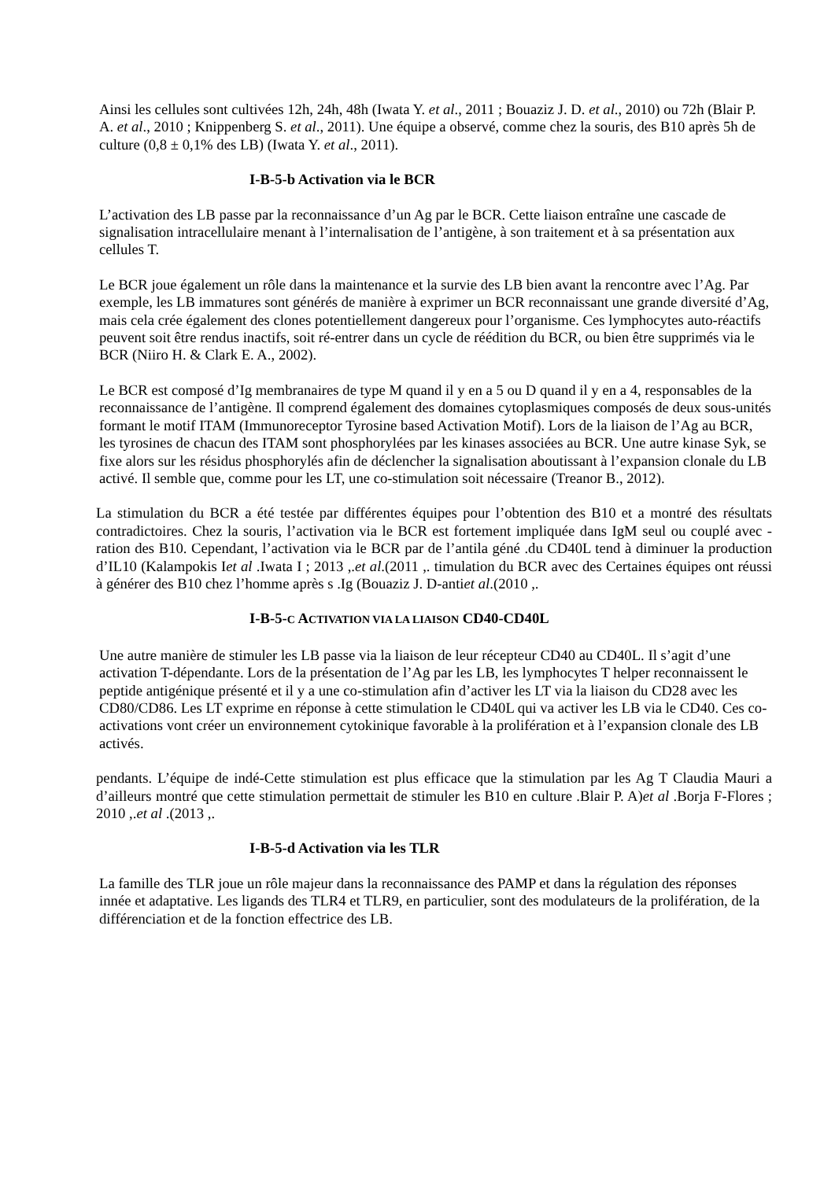Ainsi les cellules sont cultivées 12h, 24h, 48h (Iwata Y. et al., 2011 ; Bouaziz J. D. et al., 2010) ou 72h (Blair P. A. et al., 2010 ; Knippenberg S. et al., 2011). Une équipe a observé, comme chez la souris, des B10 après 5h de culture (0,8 ± 0,1% des LB) (Iwata Y. et al., 2011).
I-B-5-b Activation via le BCR
L’activation des LB passe par la reconnaissance d’un Ag par le BCR. Cette liaison entraîne une cascade de signalisation intracellulaire menant à l’internalisation de l’antigène, à son traitement et à sa présentation aux cellules T.
Le BCR joue également un rôle dans la maintenance et la survie des LB bien avant la rencontre avec l’Ag. Par exemple, les LB immatures sont générés de manière à exprimer un BCR reconnaissant une grande diversité d’Ag, mais cela crée également des clones potentiellement dangereux pour l’organisme. Ces lymphocytes auto-réactifs peuvent soit être rendus inactifs, soit ré-entrer dans un cycle de réédition du BCR, ou bien être supprimés via le BCR (Niiro H. & Clark E. A., 2002).
Le BCR est composé d’Ig membranaires de type M quand il y en a 5 ou D quand il y en a 4, responsables de la reconnaissance de l’antigène. Il comprend également des domaines cytoplasmiques composés de deux sous-unités formant le motif ITAM (Immunoreceptor Tyrosine based Activation Motif). Lors de la liaison de l’Ag au BCR, les tyrosines de chacun des ITAM sont phosphorylées par les kinases associées au BCR. Une autre kinase Syk, se fixe alors sur les résidus phosphorylés afin de déclencher la signalisation aboutissant à l’expansion clonale du LB activé. Il semble que, comme pour les LT, une co-stimulation soit nécessaire (Treanor B., 2012).
La stimulation du BCR a été testée par différentes équipes pour l’obtention des B10 et a montré des résultats contradictoires. Chez la souris, l’activation via le BCR est fortement impliquée dans IgM seul ou couplé avec -ration des B10. Cependant, l’activation via le BCR par de l’antila géné .du CD40L tend à diminuer la production d’IL10 (Kalampokis Iet al .Iwata I ; 2013 ,.et al.(2011 ,. timulation du BCR avec des Certaines équipes ont réussi à générer des B10 chez l’homme après s .Ig (Bouaziz J. D-antiet al.(2010 ,.
I-B-5-C ACTIVATION VIA LA LIAISON CD40-CD40L
Une autre manière de stimuler les LB passe via la liaison de leur récepteur CD40 au CD40L. Il s’agit d’une activation T-dépendante. Lors de la présentation de l’Ag par les LB, les lymphocytes T helper reconnaissent le peptide antigénique présenté et il y a une co-stimulation afin d’activer les LT via la liaison du CD28 avec les CD80/CD86. Les LT exprime en réponse à cette stimulation le CD40L qui va activer les LB via le CD40. Ces co-activations vont créer un environnement cytokinique favorable à la prolifération et à l’expansion clonale des LB activés.
pendants. L’équipe de indé-Cette stimulation est plus efficace que la stimulation par les Ag T Claudia Mauri a d’ailleurs montré que cette stimulation permettait de stimuler les B10 en culture .Blair P. A)et al .Borja F-Flores ; 2010 ,.et al .(2013 ,.
I-B-5-d Activation via les TLR
La famille des TLR joue un rôle majeur dans la reconnaissance des PAMP et dans la régulation des réponses innée et adaptative. Les ligands des TLR4 et TLR9, en particulier, sont des modulateurs de la prolifération, de la différenciation et de la fonction effectrice des LB.